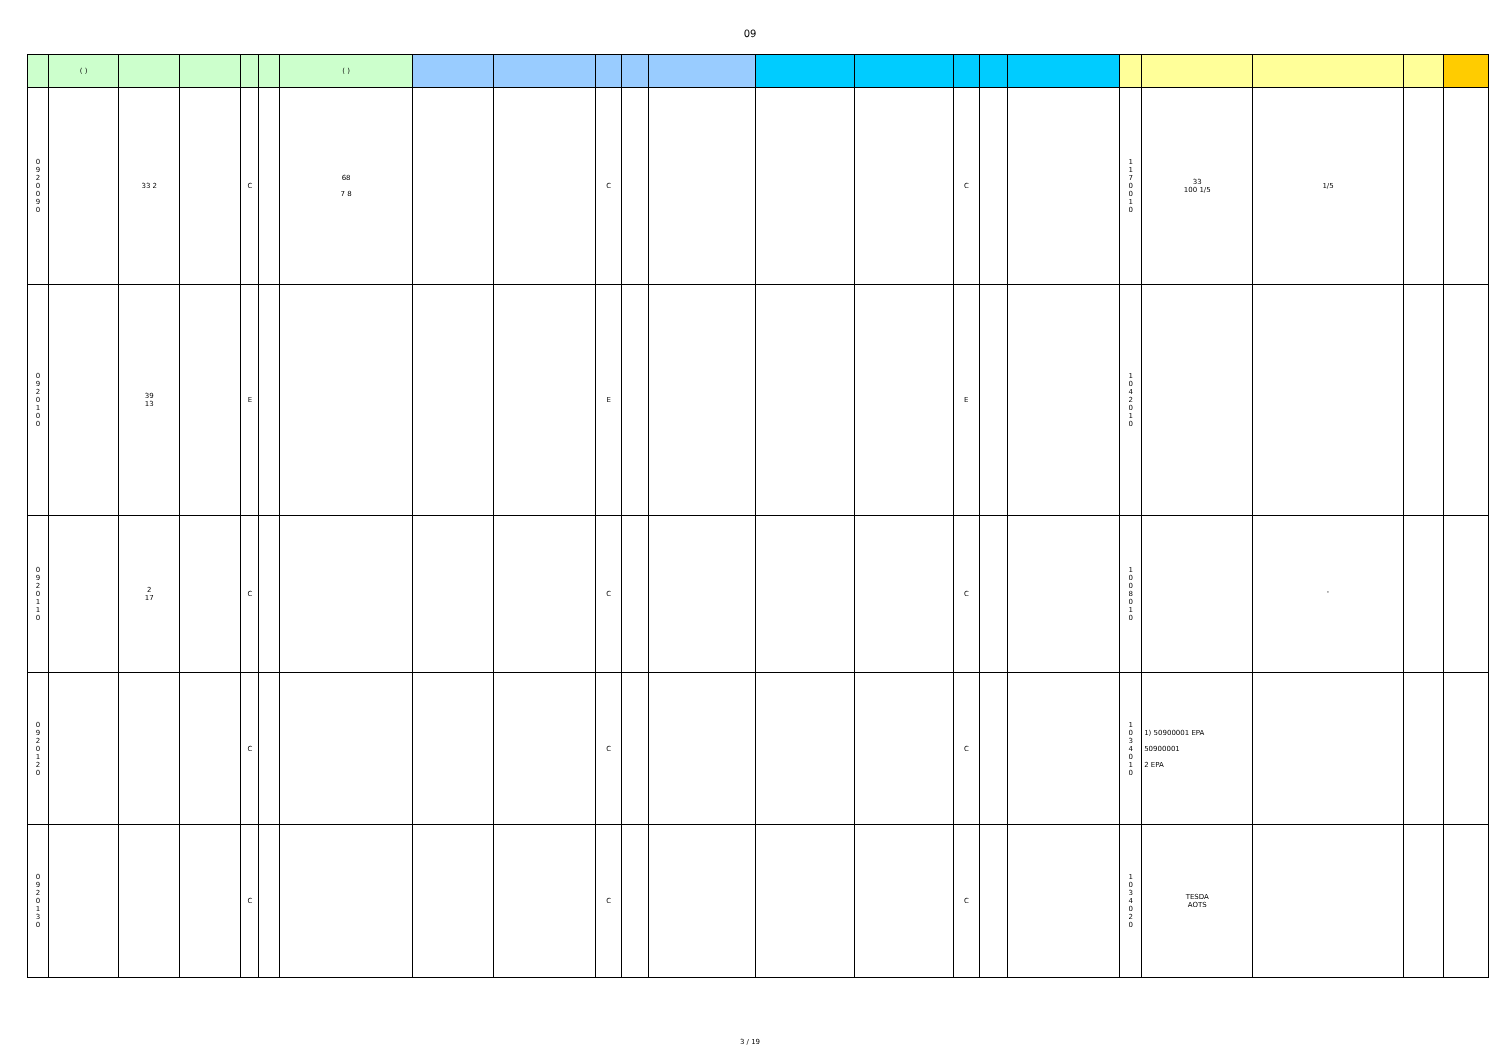09
| | ( ) | | | | | ( ) | | | | | | | | | | | | | | | |
| --- | --- | --- | --- | --- | --- | --- | --- | --- | --- | --- | --- | --- | --- | --- | --- | --- | --- | --- | --- | --- | --- |
| 0920090 | | 33 2 | | C | | 68 7 8 | | | C | | | | | C | | | 1170010 | 33 100 1/5 | 1/5 | | |
| 0920100 | | 39 13 | | E | | | | | E | | | | | E | | | 1042010 | | | | |
| 0920110 | | 2 17 | | C | | | | | C | | | | | C | | | 1008010 | | ' | | |
| 0920120 | | | | C | | | | | C | | | | | C | | | 1034010 | 1) 50900001 EPA 50900001 2 EPA | | | |
| 0920130 | | | | C | | | | | C | | | | | C | | | 1034020 | TESDA AOTS | | | |
3 / 19